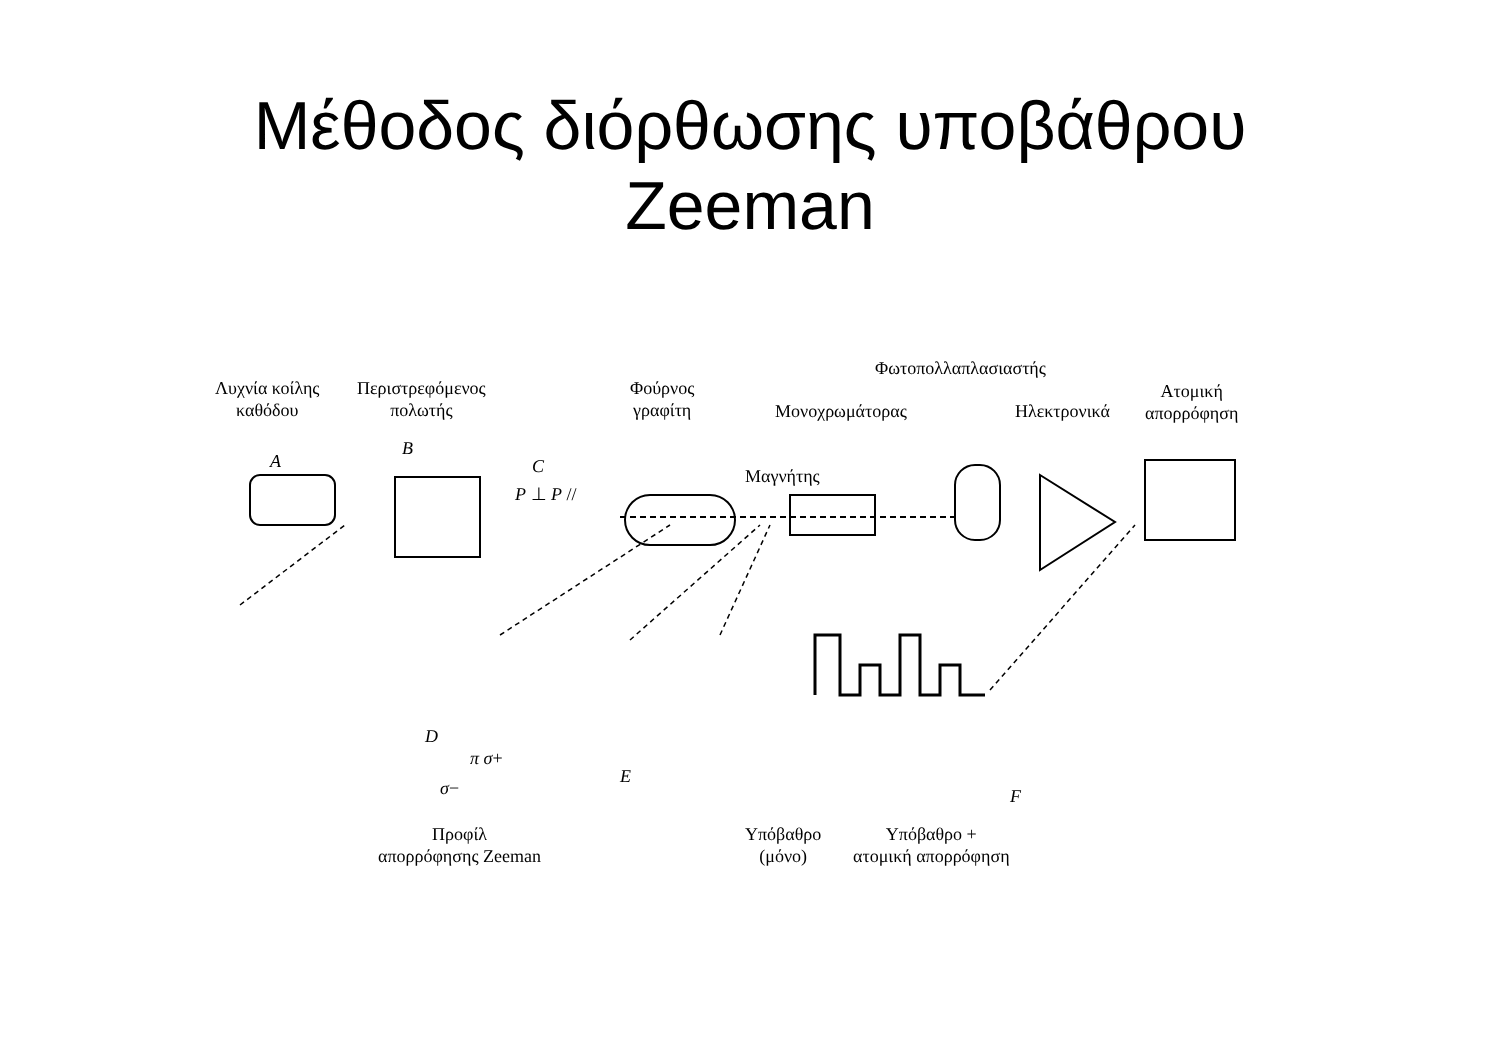Μέθοδος διόρθωσης υποβάθρου
Zeeman
Λυχνία κοίλης
καθόδου
Περιστρεφόμενος
πολωτής
Φούρνος
γραφίτη
Φωτοπολλαπλασιαστής
Ατομική
απορρόφηση
Μονοχρωμάτορας Ηλεκτρονικά
A
B
C
P ⊥ P //
Μαγνήτης
D
π σ+
σ−
E
F
Προφίλ
απορρόφησης Zeeman
Υπόβαθρο
(μόνο)
Υπόβαθρο +
ατομική απορρόφηση